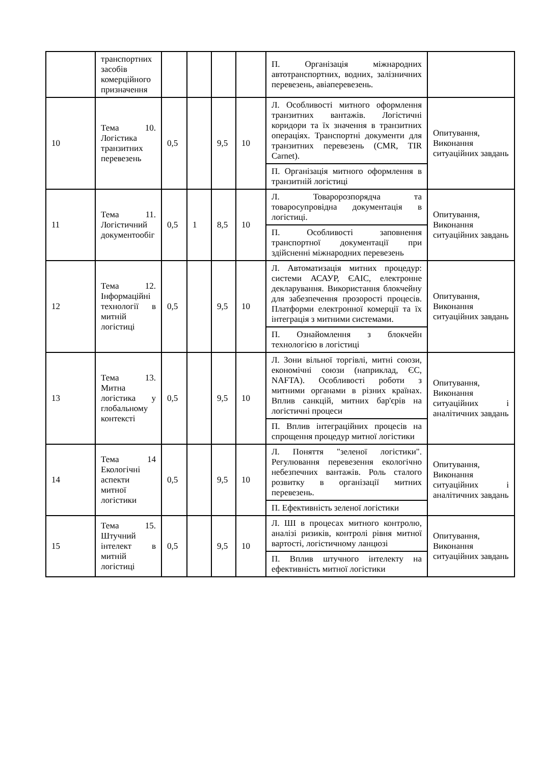| | транспортних засобів комерційного призначення | | | | | П. Організація міжнародних автотранспортних, водних, залізничних перевезень, авіаперевезень. | |
| 10 | Тема 10. Логістика транзитних перевезень | 0,5 | | 9,5 | 10 | Л. Особливості митного оформлення транзитних вантажів. Логістичні коридори та їх значення в транзитних операціях. Транспортні документи для транзитних перевезень (CMR, TIR Carnet). | Опитування, Виконання ситуаційних завдань |
| | | | | | | П. Організація митного оформлення в транзитній логістиці | |
| 11 | Тема 11. Логістичний документообіг | 0,5 | 1 | 8,5 | 10 | Л. Товаророзпорядча та товаросупровідна документація в логістиці. | Опитування, Виконання ситуаційних завдань |
| | | | | | | П. Особливості заповнення транспортної документації при здійсненні міжнародних перевезень | |
| 12 | Тема 12. Інформаційні технології в митній логістиці | 0,5 | | 9,5 | 10 | Л. Автоматизація митних процедур: системи АСАУР, ЄАІС, електронне декларування. Використання блокчейну для забезпечення прозорості процесів. Платформи електронної комерції та їх інтеграція з митними системами. | Опитування, Виконання ситуаційних завдань |
| | | | | | | П. Ознайомлення з блокчейн технологією в логістиці | |
| 13 | Тема 13. Митна логістика у глобальному контексті | 0,5 | | 9,5 | 10 | Л. Зони вільної торгівлі, митні союзи, економічні союзи (наприклад, ЄС, NAFTA). Особливості роботи з митними органами в різних країнах. Вплив санкцій, митних бар'єрів на логістичні процеси | Опитування, Виконання ситуаційних і аналітичних завдань |
| | | | | | | П. Вплив інтеграційних процесів на спрощення процедур митної логістики | |
| 14 | Тема 14 Екологічні аспекти митної логістики | 0,5 | | 9,5 | 10 | Л. Поняття "зеленої логістики". Регулювання перевезення екологічно небезпечних вантажів. Роль сталого розвитку в організації митних перевезень. | Опитування, Виконання ситуаційних і аналітичних завдань |
| | | | | | | П. Ефективність зеленої логістики | |
| 15 | Тема 15. Штучний інтелект в митній логістиці | 0,5 | | 9,5 | 10 | Л. ШІ в процесах митного контролю, аналізі ризиків, контролі рівня митної вартості, логістичному ланцюзі | Опитування, Виконання ситуаційних завдань |
| | | | | | | П. Вплив штучного інтелекту на ефективність митної логістики | |